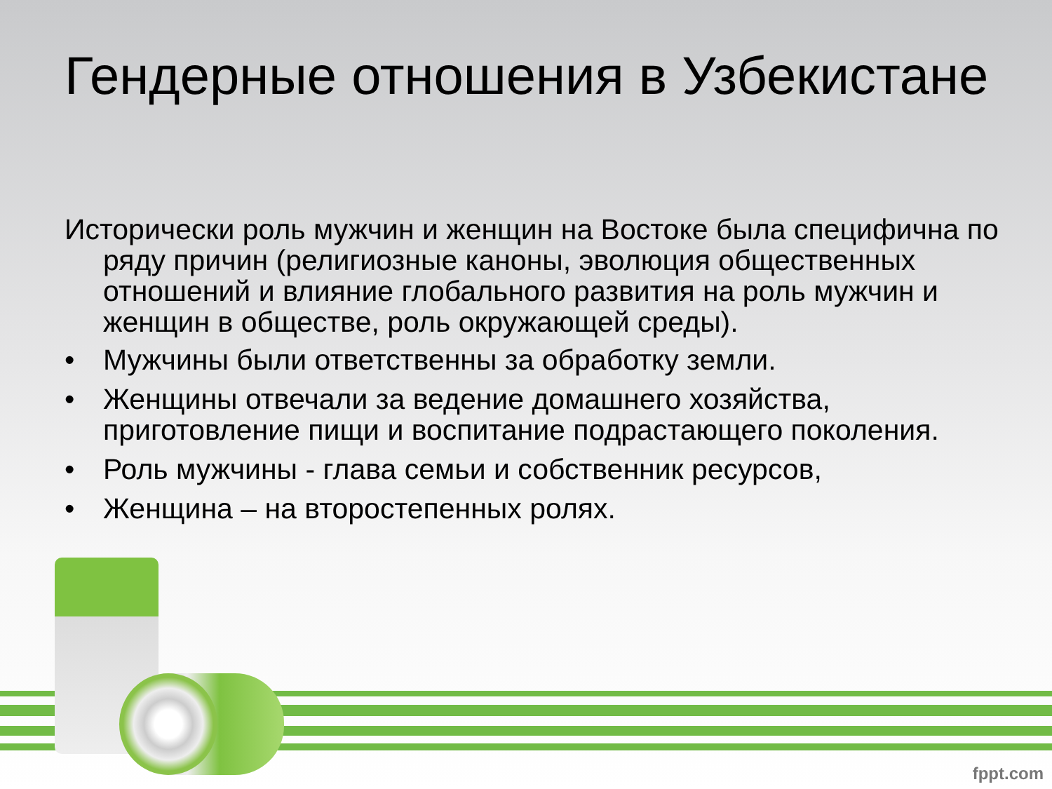Гендерные отношения в Узбекистане
Исторически роль мужчин и женщин на Востоке была специфична по ряду причин (религиозные каноны, эволюция общественных отношений и влияние глобального развития на роль мужчин и женщин в обществе, роль окружающей среды).
• Мужчины были ответственны за обработку земли.
• Женщины отвечали за ведение домашнего хозяйства, приготовление пищи и воспитание подрастающего поколения.
• Роль мужчины - глава семьи и собственник ресурсов,
• Женщина – на второстепенных ролях.
fppt.com